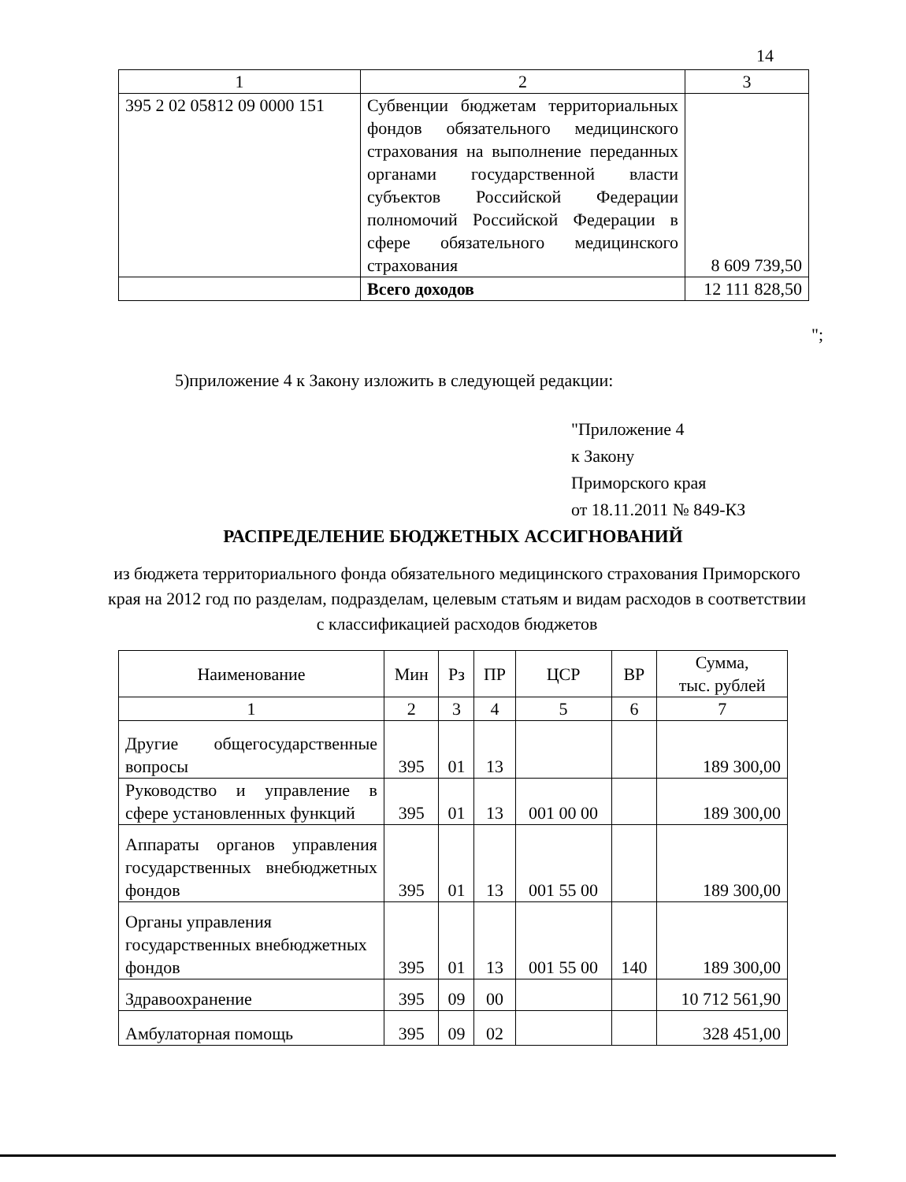14
| 1 | 2 | 3 |
| --- | --- | --- |
| 395 2 02 05812 09 0000 151 | Субвенции бюджетам территориальных фондов обязательного медицинского страхования на выполнение переданных органами государственной власти субъектов Российской Федерации полномочий Российской Федерации в сфере обязательного медицинского страхования | 8 609 739,50 |
| | Всего доходов | 12 111 828,50 |
";
5)приложение 4 к Закону изложить в следующей редакции:
"Приложение 4
к Закону
Приморского края
от 18.11.2011 № 849-КЗ
РАСПРЕДЕЛЕНИЕ БЮДЖЕТНЫХ АССИГНОВАНИЙ
из бюджета территориального фонда обязательного медицинского страхования Приморского края на 2012 год по разделам, подразделам, целевым статьям и видам расходов в соответствии с классификацией расходов бюджетов
| Наименование | Мин | Рз | ПР | ЦСР | ВР | Сумма, тыс. рублей |
| --- | --- | --- | --- | --- | --- | --- |
| 1 | 2 | 3 | 4 | 5 | 6 | 7 |
| Другие общегосударственные вопросы | 395 | 01 | 13 | | | 189 300,00 |
| Руководство и управление в сфере установленных функций | 395 | 01 | 13 | 001 00 00 | | 189 300,00 |
| Аппараты органов управления государственных внебюджетных фондов | 395 | 01 | 13 | 001 55 00 | | 189 300,00 |
| Органы управления государственных внебюджетных фондов | 395 | 01 | 13 | 001 55 00 | 140 | 189 300,00 |
| Здравоохранение | 395 | 09 | 00 | | | 10 712 561,90 |
| Амбулаторная помощь | 395 | 09 | 02 | | | 328 451,00 |